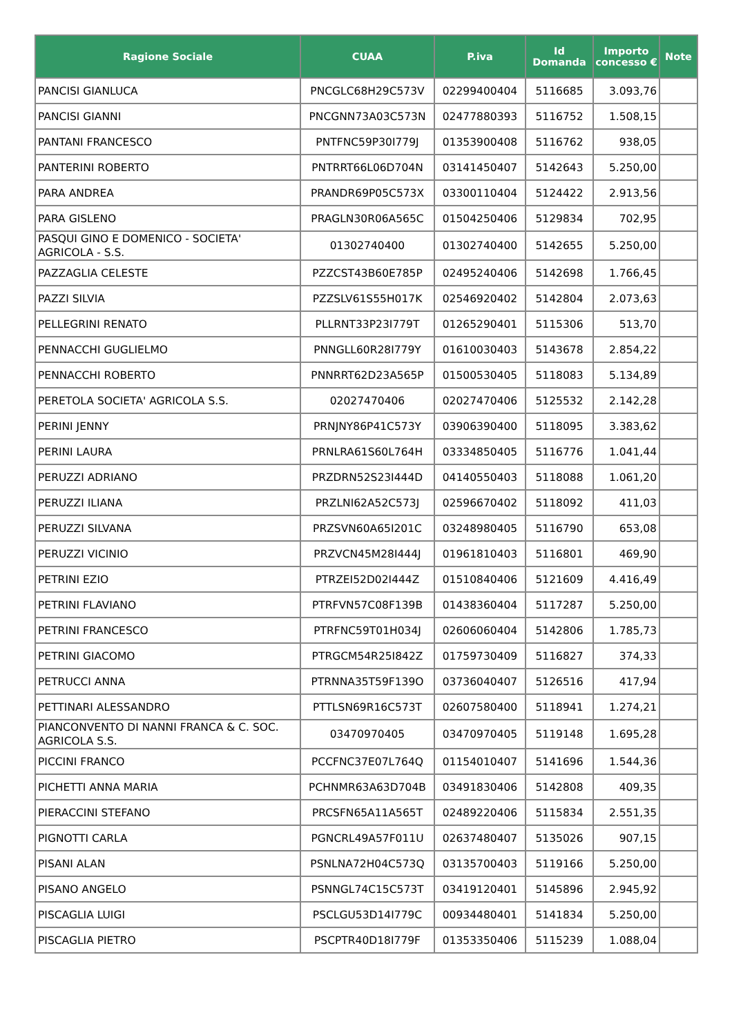| Ragione Sociale | CUAA | P.iva | Id Domanda | Importo concesso € | Note |
| --- | --- | --- | --- | --- | --- |
| PANCISI GIANLUCA | PNCGLC68H29C573V | 02299400404 | 5116685 | 3.093,76 | |
| PANCISI GIANNI | PNCGNN73A03C573N | 02477880393 | 5116752 | 1.508,15 | |
| PANTANI FRANCESCO | PNTFNC59P30I779J | 01353900408 | 5116762 | 938,05 | |
| PANTERINI ROBERTO | PNTRRT66L06D704N | 03141450407 | 5142643 | 5.250,00 | |
| PARA ANDREA | PRANDR69P05C573X | 03300110404 | 5124422 | 2.913,56 | |
| PARA GISLENO | PRAGLN30R06A565C | 01504250406 | 5129834 | 702,95 | |
| PASQUI GINO E DOMENICO - SOCIETA' AGRICOLA - S.S. | 01302740400 | 01302740400 | 5142655 | 5.250,00 | |
| PAZZAGLIA CELESTE | PZZCST43B60E785P | 02495240406 | 5142698 | 1.766,45 | |
| PAZZI SILVIA | PZZSLV61S55H017K | 02546920402 | 5142804 | 2.073,63 | |
| PELLEGRINI RENATO | PLLRNT33P23I779T | 01265290401 | 5115306 | 513,70 | |
| PENNACCHI GUGLIELMO | PNNGLL60R28I779Y | 01610030403 | 5143678 | 2.854,22 | |
| PENNACCHI ROBERTO | PNNRRT62D23A565P | 01500530405 | 5118083 | 5.134,89 | |
| PERETOLA SOCIETA' AGRICOLA S.S. | 02027470406 | 02027470406 | 5125532 | 2.142,28 | |
| PERINI JENNY | PRNJNY86P41C573Y | 03906390400 | 5118095 | 3.383,62 | |
| PERINI LAURA | PRNLRA61S60L764H | 03334850405 | 5116776 | 1.041,44 | |
| PERUZZI ADRIANO | PRZDRN52S23I444D | 04140550403 | 5118088 | 1.061,20 | |
| PERUZZI ILIANA | PRZLNI62A52C573J | 02596670402 | 5118092 | 411,03 | |
| PERUZZI SILVANA | PRZSVN60A65I201C | 03248980405 | 5116790 | 653,08 | |
| PERUZZI VICINIO | PRZVCN45M28I444J | 01961810403 | 5116801 | 469,90 | |
| PETRINI EZIO | PTRZEI52D02I444Z | 01510840406 | 5121609 | 4.416,49 | |
| PETRINI FLAVIANO | PTRFVN57C08F139B | 01438360404 | 5117287 | 5.250,00 | |
| PETRINI FRANCESCO | PTRFNC59T01H034J | 02606060404 | 5142806 | 1.785,73 | |
| PETRINI GIACOMO | PTRGCM54R25I842Z | 01759730409 | 5116827 | 374,33 | |
| PETRUCCI ANNA | PTRNNA35T59F139O | 03736040407 | 5126516 | 417,94 | |
| PETTINARI ALESSANDRO | PTTLSN69R16C573T | 02607580400 | 5118941 | 1.274,21 | |
| PIANCONVENTO DI NANNI FRANCA & C. SOC. AGRICOLA S.S. | 03470970405 | 03470970405 | 5119148 | 1.695,28 | |
| PICCINI FRANCO | PCCFNC37E07L764Q | 01154010407 | 5141696 | 1.544,36 | |
| PICHETTI ANNA MARIA | PCHNMR63A63D704B | 03491830406 | 5142808 | 409,35 | |
| PIERACCINI STEFANO | PRCSFN65A11A565T | 02489220406 | 5115834 | 2.551,35 | |
| PIGNOTTI CARLA | PGNCRL49A57F011U | 02637480407 | 5135026 | 907,15 | |
| PISANI ALAN | PSNLNA72H04C573Q | 03135700403 | 5119166 | 5.250,00 | |
| PISANO ANGELO | PSNNGL74C15C573T | 03419120401 | 5145896 | 2.945,92 | |
| PISCAGLIA LUIGI | PSCLGU53D14I779C | 00934480401 | 5141834 | 5.250,00 | |
| PISCAGLIA PIETRO | PSCPTR40D18I779F | 01353350406 | 5115239 | 1.088,04 | |